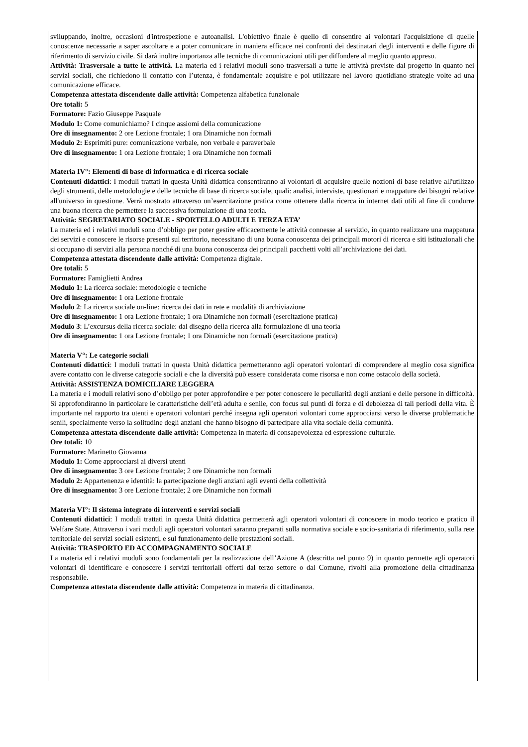sviluppando, inoltre, occasioni d'introspezione e autoanalisi. L'obiettivo finale è quello di consentire ai volontari l'acquisizione di quelle conoscenze necessarie a saper ascoltare e a poter comunicare in maniera efficace nei confronti dei destinatari degli interventi e delle figure di riferimento di servizio civile. Si darà inoltre importanza alle tecniche di comunicazioni utili per diffondere al meglio quanto appreso.
Attività: Trasversale a tutte le attività. La materia ed i relativi moduli sono trasversali a tutte le attività previste dal progetto in quanto nei servizi sociali, che richiedono il contatto con l’utenza, è fondamentale acquisire e poi utilizzare nel lavoro quotidiano strategie volte ad una comunicazione efficace.
Competenza attestata discendente dalle attività: Competenza alfabetica funzionale
Ore totali: 5
Formatore: Fazio Giuseppe Pasquale
Modulo 1: Come comunichiamo? I cinque assiomi della comunicazione
Ore di insegnamento: 2 ore Lezione frontale; 1 ora Dinamiche non formali
Modulo 2: Esprimiti pure: comunicazione verbale, non verbale e paraverbale
Ore di insegnamento: 1 ora Lezione frontale; 1 ora Dinamiche non formali
Materia IV°: Elementi di base di informatica e di ricerca sociale
Contenuti didattici: I moduli trattati in questa Unità didattica consentiranno ai volontari di acquisire quelle nozioni di base relative all'utilizzo degli strumenti, delle metodologie e delle tecniche di base di ricerca sociale, quali: analisi, interviste, questionari e mappature dei bisogni relative all'universo in questione. Verrà mostrato attraverso un’esercitazione pratica come ottenere dalla ricerca in internet dati utili al fine di condurre una buona ricerca che permettere la successiva formulazione di una teoria.
Attività: SEGRETARIATO SOCIALE - SPORTELLO ADULTI E TERZA ETA’
La materia ed i relativi moduli sono d’obbligo per poter gestire efficacemente le attività connesse al servizio, in quanto realizzare una mappatura dei servizi e conoscere le risorse presenti sul territorio, necessitano di una buona conoscenza dei principali motori di ricerca e siti istituzionali che si occupano di servizi alla persona nonché di una buona conoscenza dei principali pacchetti volti all’archiviazione dei dati.
Competenza attestata discendente dalle attività: Competenza digitale.
Ore totali: 5
Formatore: Famiglietti Andrea
Modulo 1: La ricerca sociale: metodologie e tecniche
Ore di insegnamento: 1 ora Lezione frontale
Modulo 2: La ricerca sociale on-line: ricerca dei dati in rete e modalità di archiviazione
Ore di insegnamento: 1 ora Lezione frontale; 1 ora Dinamiche non formali (esercitazione pratica)
Modulo 3: L’excursus della ricerca sociale: dal disegno della ricerca alla formulazione di una teoria
Ore di insegnamento: 1 ora Lezione frontale; 1 ora Dinamiche non formali (esercitazione pratica)
Materia V°: Le categorie sociali
Contenuti didattici: I moduli trattati in questa Unità didattica permetteranno agli operatori volontari di comprendere al meglio cosa significa avere contatto con le diverse categorie sociali e che la diversità può essere considerata come risorsa e non come ostacolo della società.
Attività: ASSISTENZA DOMICILIARE LEGGERA
La materia e i moduli relativi sono d’obbligo per poter approfondire e per poter conoscere le peculiarità degli anziani e delle persone in difficoltà. Si approfondiranno in particolare le caratteristiche dell’età adulta e senile, con focus sui punti di forza e di debolezza di tali periodi della vita. È importante nel rapporto tra utenti e operatori volontari perché insegna agli operatori volontari come approcciarsi verso le diverse problematiche senili, specialmente verso la solitudine degli anziani che hanno bisogno di partecipare alla vita sociale della comunità.
Competenza attestata discendente dalle attività: Competenza in materia di consapevolezza ed espressione culturale.
Ore totali: 10
Formatore: Marinetto Giovanna
Modulo 1: Come approcciarsi ai diversi utenti
Ore di insegnamento: 3 ore Lezione frontale; 2 ore Dinamiche non formali
Modulo 2: Appartenenza e identità: la partecipazione degli anziani agli eventi della collettività
Ore di insegnamento: 3 ore Lezione frontale; 2 ore Dinamiche non formali
Materia VI°: Il sistema integrato di interventi e servizi sociali
Contenuti didattici: I moduli trattati in questa Unità didattica permetterà agli operatori volontari di conoscere in modo teorico e pratico il Welfare State. Attraverso i vari moduli agli operatori volontari saranno preparati sulla normativa sociale e socio-sanitaria di riferimento, sulla rete territoriale dei servizi sociali esistenti, e sul funzionamento delle prestazioni sociali.
Attività: TRASPORTO ED ACCOMPAGNAMENTO SOCIALE
La materia ed i relativi moduli sono fondamentali per la realizzazione dell’Azione A (descritta nel punto 9) in quanto permette agli operatori volontari di identificare e conoscere i servizi territoriali offerti dal terzo settore o dal Comune, rivolti alla promozione della cittadinanza responsabile.
Competenza attestata discendente dalle attività: Competenza in materia di cittadinanza.